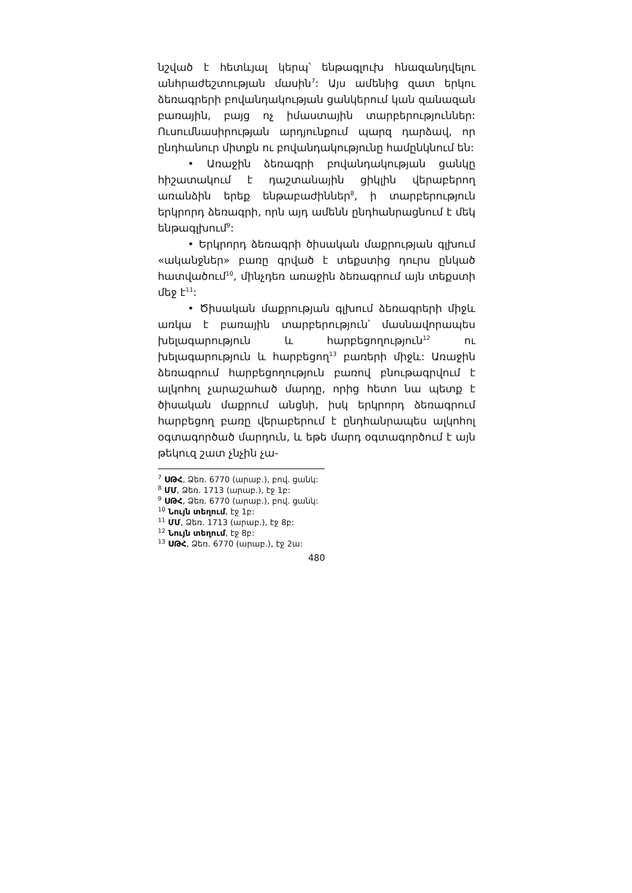նշված է հետևյալ կերպ՝ ենթագլուխ հնազանդվելու անհրաժեշտության մասին<sup>7</sup>: Այս ամենից զատ երկու ձեռագրերի բովանդակության ցանկերում կան զանազան բառային, բայց ոչ իմաստային տարբերություններ: Ուսումնասիրության արդյունքում պարզ դարձավ, որ ընդհանուր միտքն ու բովանդակությունը համընկնում են:
• Առաջին ձեռագրի բովանդակության ցանկը հիշատակում է դաշտանային ցիկլին վերաբերող առանձին երեք ենթաբաժիններ<sup>8</sup>, ի տարբերություն երկրորդ ձեռագրի, որն այդ ամենն ընդհանրացնում է մեկ ենթագլխում<sup>9</sup>:
• Երկրորդ ձեռագրի ծիսական մաքրության գլխում «ականջներ» բառը գրված է տեքստից դուրս ընկած հատվածում<sup>10</sup>, մինչդեռ առաջին ձեռագրում այն տեքստի մեջ է<sup>11</sup>:
• Ծիսական մաքրության գլխում ձեռագրերի միջև առկա է բառային տարբերություն՝ մասնավորապես խելագարություն և հարբեցողություն<sup>12</sup> ու խելագարություն և հարբեցող<sup>13</sup> բառերի միջև: Առաջին ձեռագրում հարբեցողություն բառով բնութագրվում է ալկոհոլ չարաշահած մարդը, որից հետո նա պետք է ծիսական մաքրում անցնի, իսկ երկրորդ ձեռագրում հարբեցող բառը վերաբերում է ընդհանրապես ալկոհոլ օգտագործած մարդուն, և եթե մարդ օգտագործում է այն թեկուզ շատ չնչին չա-
<sup>7</sup> ՍԹՀ, Ձեռ. 6770 (արաբ.), բով. ցանկ:
<sup>8</sup> ՄՄ, Ձեռ. 1713 (արաբ.), էջ 1բ:
<sup>9</sup> ՍԹՀ, Ձեռ. 6770 (արաբ.), բով. ցանկ:
<sup>10</sup> Նույն տեղում, էջ 1բ:
<sup>11</sup> ՄՄ, Ձեռ. 1713 (արաբ.), էջ 8բ:
<sup>12</sup> Նույն տեղում, էջ 8բ:
<sup>13</sup> ՍԹՀ, Ձեռ. 6770 (արաբ.), էջ 2ա:
480